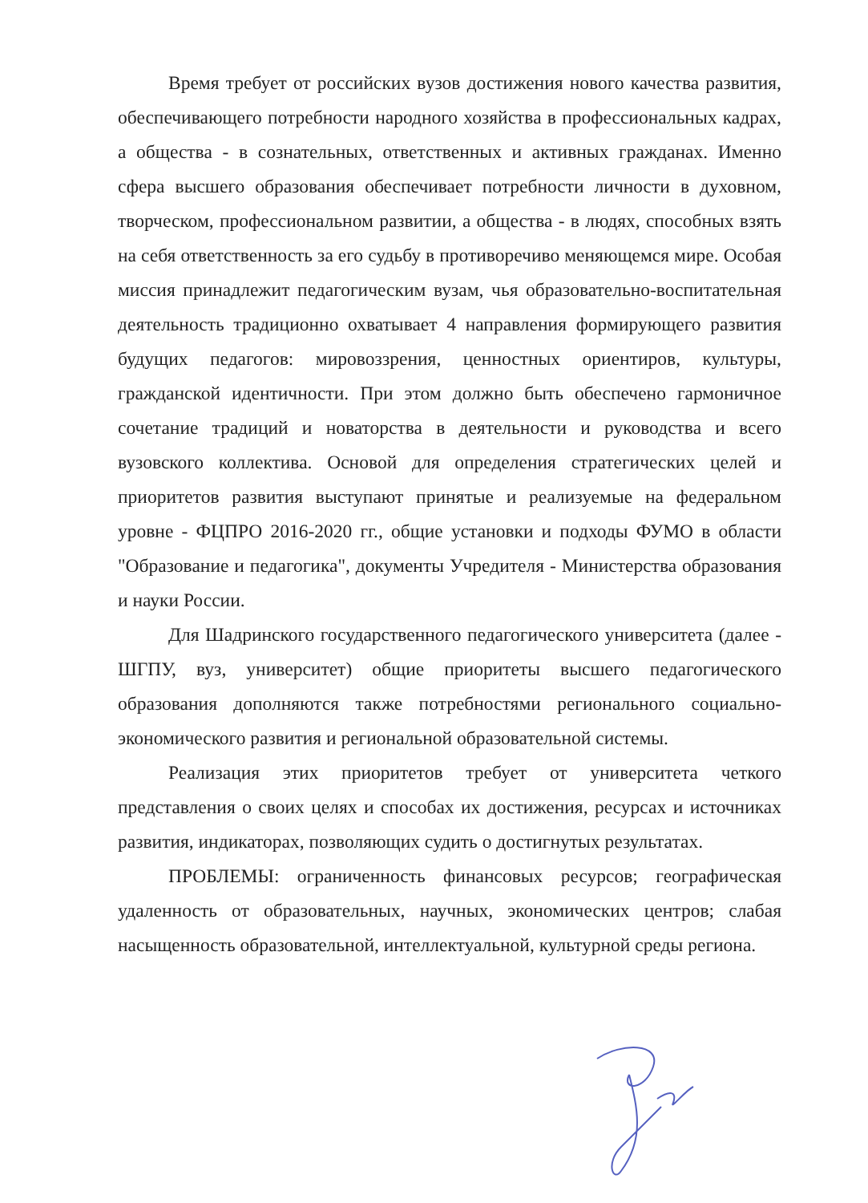Время требует от российских вузов достижения нового качества развития, обеспечивающего потребности народного хозяйства в профессиональных кадрах, а общества - в сознательных, ответственных и активных гражданах. Именно сфера высшего образования обеспечивает потребности личности в духовном, творческом, профессиональном развитии, а общества - в людях, способных взять на себя ответственность за его судьбу в противоречиво меняющемся мире. Особая миссия принадлежит педагогическим вузам, чья образовательно-воспитательная деятельность традиционно охватывает 4 направления формирующего развития будущих педагогов: мировоззрения, ценностных ориентиров, культуры, гражданской идентичности. При этом должно быть обеспечено гармоничное сочетание традиций и новаторства в деятельности и руководства и всего вузовского коллектива. Основой для определения стратегических целей и приоритетов развития выступают принятые и реализуемые на федеральном уровне - ФЦПРО 2016-2020 гг., общие установки и подходы ФУМО в области "Образование и педагогика", документы Учредителя - Министерства образования и науки России.
Для Шадринского государственного педагогического университета (далее - ШГПУ, вуз, университет) общие приоритеты высшего педагогического образования дополняются также потребностями регионального социально-экономического развития и региональной образовательной системы.
Реализация этих приоритетов требует от университета четкого представления о своих целях и способах их достижения, ресурсах и источниках развития, индикаторах, позволяющих судить о достигнутых результатах.
ПРОБЛЕМЫ: ограниченность финансовых ресурсов; географическая удаленность от образовательных, научных, экономических центров; слабая насыщенность образовательной, интеллектуальной, культурной среды региона.